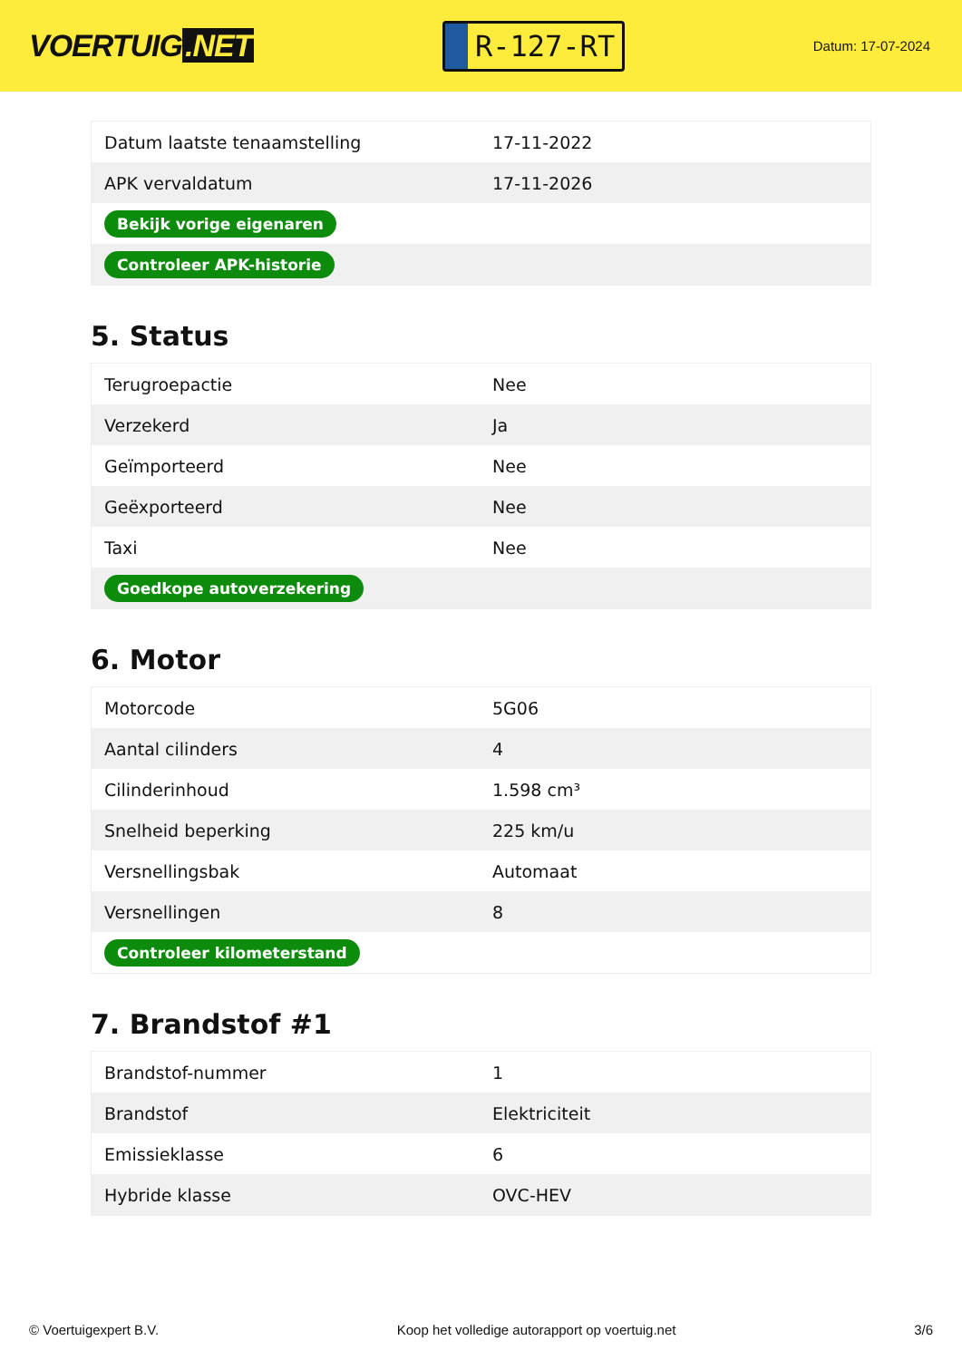VOERTUIG.NET
R-127-RT
Datum: 17-07-2024
| Datum laatste tenaamstelling | 17-11-2022 |
| APK vervaldatum | 17-11-2026 |
| Bekijk vorige eigenaren | |
| Controleer APK-historie | |
5. Status
| Terugroepactie | Nee |
| Verzekerd | Ja |
| Geïmporteerd | Nee |
| Geëxporteerd | Nee |
| Taxi | Nee |
| Goedkope autoverzekering | |
6. Motor
| Motorcode | 5G06 |
| Aantal cilinders | 4 |
| Cilinderinhoud | 1.598 cm³ |
| Snelheid beperking | 225 km/u |
| Versnellingsbak | Automaat |
| Versnellingen | 8 |
| Controleer kilometerstand | |
7. Brandstof #1
| Brandstof-nummer | 1 |
| Brandstof | Elektriciteit |
| Emissieklasse | 6 |
| Hybride klasse | OVC-HEV |
© Voertuigexpert B.V. Koop het volledige autorapport op voertuig.net 3/6